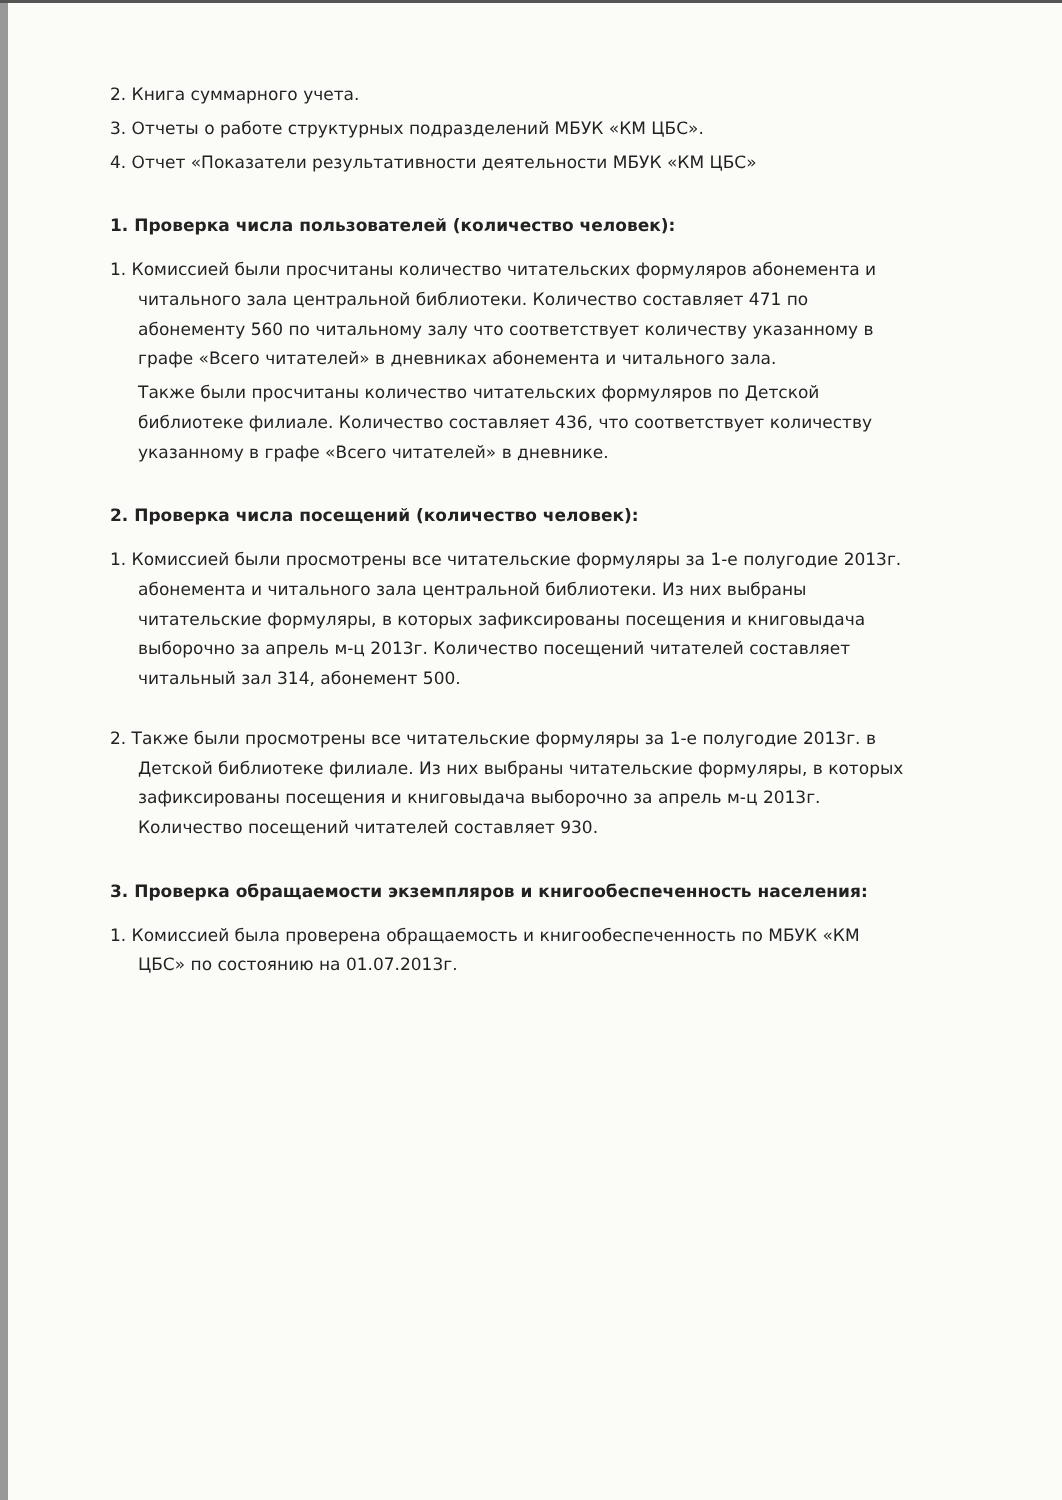2. Книга суммарного учета.
3. Отчеты о работе структурных подразделений МБУК «КМ ЦБС».
4. Отчет «Показатели результативности деятельности МБУК «КМ ЦБС»
1. Проверка числа пользователей (количество человек):
1. Комиссией были просчитаны количество читательских формуляров абонемента и читального зала центральной библиотеки. Количество составляет 471 по абонементу 560 по читальному залу что соответствует количеству указанному в графе «Всего читателей» в дневниках абонемента и читального зала.
Также были просчитаны количество читательских формуляров по Детской библиотеке филиале. Количество составляет 436, что соответствует количеству указанному в графе «Всего читателей» в дневнике.
2. Проверка числа посещений (количество человек):
1. Комиссией были просмотрены все читательские формуляры за 1-е полугодие 2013г. абонемента и читального зала центральной библиотеки. Из них выбраны читательские формуляры, в которых зафиксированы посещения и книговыдача выборочно за апрель м-ц 2013г. Количество посещений читателей составляет читальный зал 314, абонемент 500.
2. Также были просмотрены все читательские формуляры за 1-е полугодие 2013г. в Детской библиотеке филиале. Из них выбраны читательские формуляры, в которых зафиксированы посещения и книговыдача выборочно за апрель м-ц 2013г. Количество посещений читателей составляет 930.
3. Проверка обращаемости экземпляров и книгообеспеченность населения:
1. Комиссией была проверена обращаемость и книгообеспеченность по МБУК «КМ ЦБС» по состоянию на 01.07.2013г.